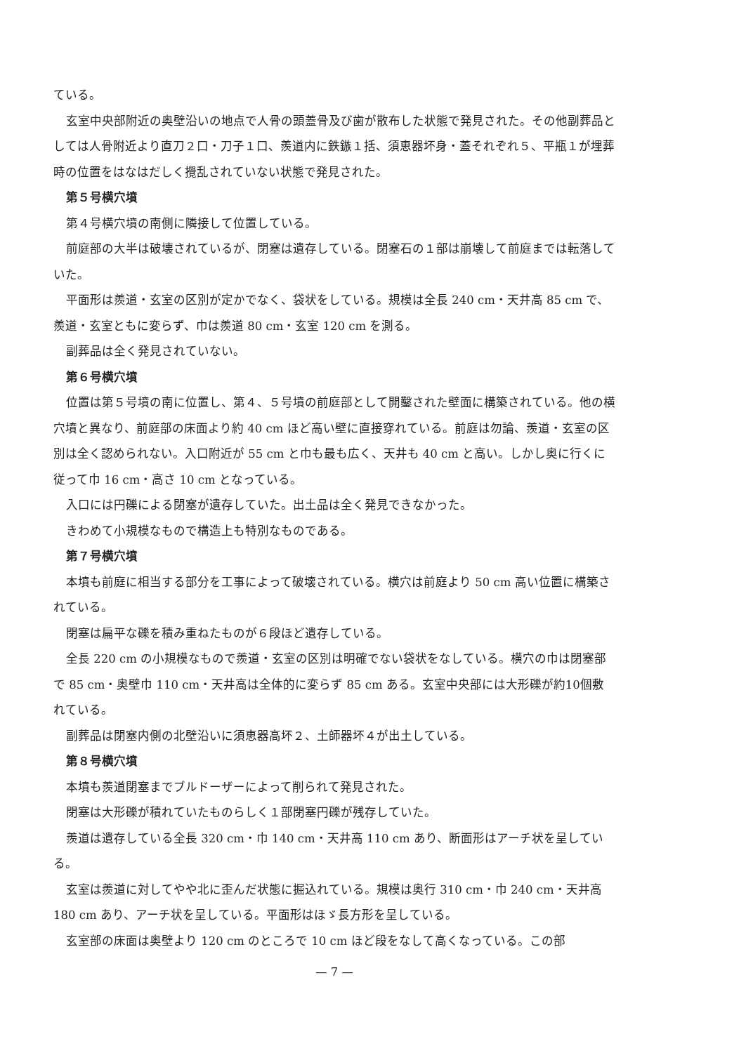ている。
玄室中央部附近の奥壁沿いの地点で人骨の頭蓋骨及び歯が散布した状態で発見された。その他副葬品としては人骨附近より直刀２口・刀子１口、羨道内に鉄鏃１括、須恵器坏身・蓋それぞれ５、平瓶１が埋葬時の位置をはなはだしく攪乱されていない状態で発見された。
第５号横穴墳
第４号横穴墳の南側に隣接して位置している。
前庭部の大半は破壊されているが、閉塞は遺存している。閉塞石の１部は崩壊して前庭までは転落していた。
平面形は羨道・玄室の区別が定かでなく、袋状をしている。規模は全長 240 cm・天井高 85 cm で、羨道・玄室ともに変らず、巾は羨道 80 cm・玄室 120 cm を測る。
副葬品は全く発見されていない。
第６号横穴墳
位置は第５号墳の南に位置し、第４、５号墳の前庭部として開鑿された壁面に構築されている。他の横穴墳と異なり、前庭部の床面より約 40 cm ほど高い壁に直接穿れている。前庭は勿論、羨道・玄室の区別は全く認められない。入口附近が 55 cm と巾も最も広く、天井も 40 cm と高い。しかし奥に行くに従って巾 16 cm・高さ 10 cm となっている。
入口には円礫による閉塞が遺存していた。出土品は全く発見できなかった。
きわめて小規模なもので構造上も特別なものである。
第７号横穴墳
本墳も前庭に相当する部分を工事によって破壊されている。横穴は前庭より 50 cm 高い位置に構築されている。
閉塞は扁平な礫を積み重ねたものが６段ほど遺存している。
全長 220 cm の小規模なもので羨道・玄室の区別は明確でない袋状をなしている。横穴の巾は閉塞部で 85 cm・奥壁巾 110 cm・天井高は全体的に変らず 85 cm ある。玄室中央部には大形礫が約10個敷れている。
副葬品は閉塞内側の北壁沿いに須恵器高坏２、土師器坏４が出土している。
第８号横穴墳
本墳も羨道閉塞までブルドーザーによって削られて発見された。
閉塞は大形礫が積れていたものらしく１部閉塞円礫が残存していた。
羨道は遺存している全長 320 cm・巾 140 cm・天井高 110 cm あり、断面形はアーチ状を呈している。
玄室は羨道に対してやや北に歪んだ状態に掘込れている。規模は奥行 310 cm・巾 240 cm・天井高 180 cm あり、アーチ状を呈している。平面形はほゞ長方形を呈している。
玄室部の床面は奥壁より 120 cm のところで 10 cm ほど段をなして高くなっている。この部
— 7 —